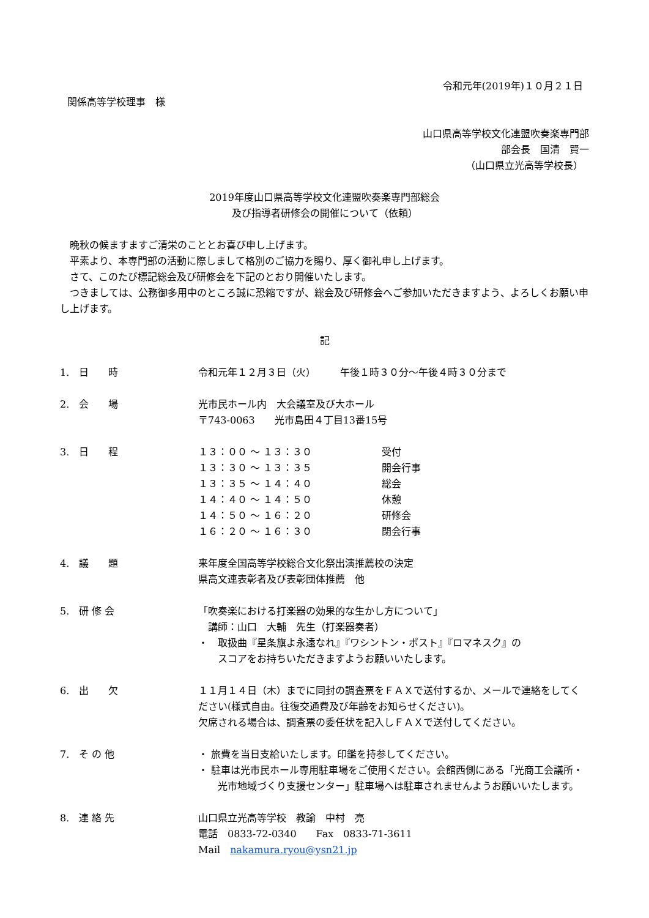令和元年(2019年)１０月２１日
関係高等学校理事　様
山口県高等学校文化連盟吹奏楽専門部
部会長　国清　賢一
（山口県立光高等学校長）
2019年度山口県高等学校文化連盟吹奏楽専門部総会
及び指導者研修会の開催について（依頼）
　晩秋の候ますますご清栄のこととお喜び申し上げます。
　平素より、本専門部の活動に際しまして格別のご協力を賜り、厚く御礼申し上げます。
　さて、このたび標記総会及び研修会を下記のとおり開催いたします。
　つきましては、公務御多用中のところ誠に恐縮ですが、総会及び研修会へご参加いただきますよう、よろしくお願い申し上げます。
記
1.　日　　時 令和元年１２月３日（火）　　　午後１時３０分～午後４時３０分まで
2.　会　　場 光市民ホール内　大会議室及び大ホール
〒743-0063　　光市島田４丁目13番15号
3.　日　　程
| １３：００ ～ １３：３０ | 受付 |
| １３：３０ ～ １３：３５ | 開会行事 |
| １３：３５ ～ １４：４０ | 総会 |
| １４：４０ ～ １４：５０ | 休憩 |
| １４：５０ ～ １６：２０ | 研修会 |
| １６：２０ ～ １６：３０ | 閉会行事 |
4.　議　　題 来年度全国高等学校総合文化祭出演推薦校の決定
県高文連表彰者及び表彰団体推薦　他
5.　研 修 会 「吹奏楽における打楽器の効果的な生かし方について」
　講師：山口　大輔　先生（打楽器奏者）
・　取扱曲『星条旗よ永遠なれ』『ワシントン・ポスト』『ロマネスク』の
　　スコアをお持ちいただきますようお願いいたします。
6.　出　　欠 １１月１４日（木）までに同封の調査票をＦＡＸで送付するか、メールで連絡をしてください(様式自由。往復交通費及び年齢をお知らせください)。
欠席される場合は、調査票の委任状を記入しＦＡＸで送付してください。
7.　そ の 他 ・ 旅費を当日支給いたします。印鑑を持参してください。
・ 駐車は光市民ホール専用駐車場をご使用ください。会館西側にある「光商工会議所・光市地域づくり支援センター」駐車場へは駐車されませんようお願いいたします。
8.　連 絡 先 山口県立光高等学校　教諭　中村　亮
電話　0833-72-0340　　Fax　0833-71-3611
Mail　nakamura.ryou@ysn21.jp